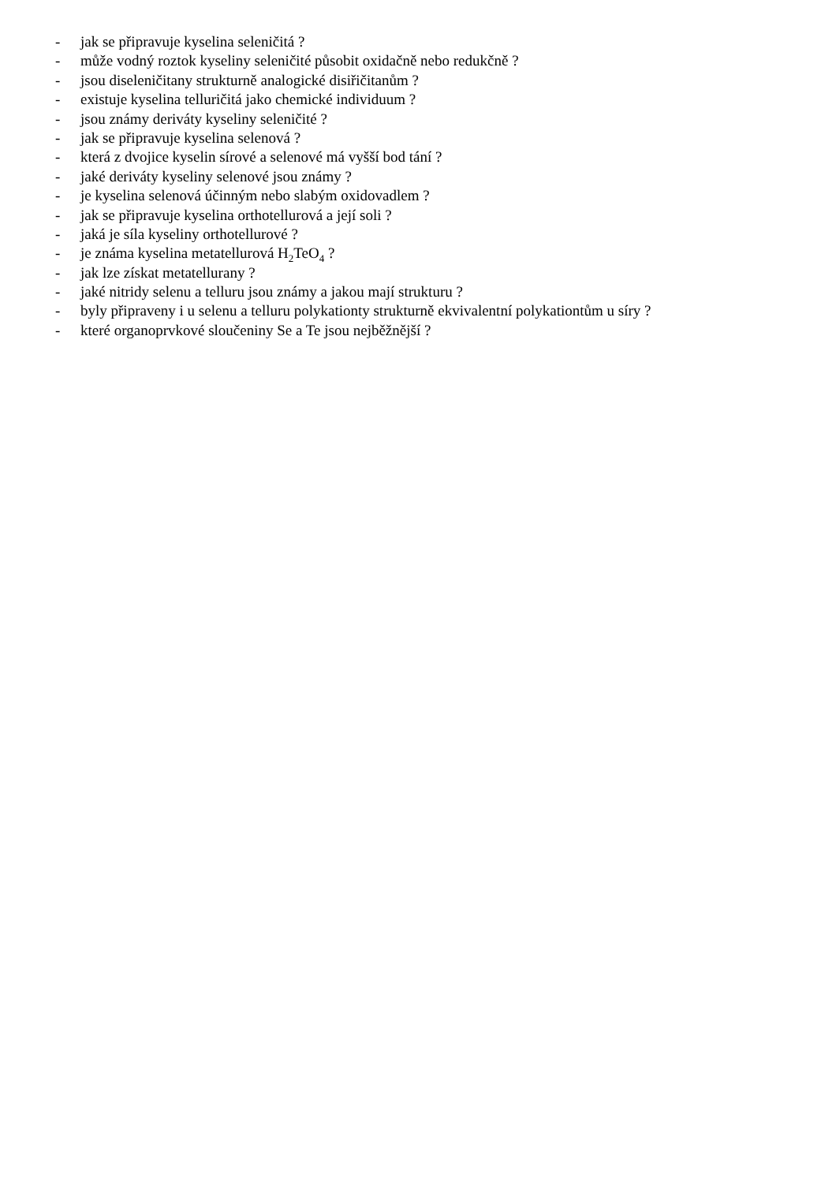- jak se připravuje kyselina seleničitá ?
- může vodný roztok kyseliny seleničité působit oxidačně nebo redukčně ?
- jsou diseleničitany strukturně analogické disiřičitanům ?
- existuje kyselina telluričitá jako chemické individuum ?
- jsou známy deriváty kyseliny seleničité ?
- jak se připravuje kyselina selenová ?
- která z dvojice kyselin sírové a selenové má vyšší bod tání ?
- jaké deriváty kyseliny selenové jsou známy ?
- je kyselina selenová účinným nebo slabým oxidovadlem ?
- jak se připravuje kyselina orthotellurová a její soli ?
- jaká je síla kyseliny orthotellurové ?
- je známa kyselina metatellurová H<sub>2</sub>TeO<sub>4</sub> ?
- jak lze získat metatellurany ?
- jaké nitridy selenu a telluru jsou známy a jakou mají strukturu ?
- byly připraveny i u selenu a telluru polykationty strukturně ekvivalentní polykationtům u síry ?
- které organoprvkové sloučeniny Se a Te jsou nejběžnější ?